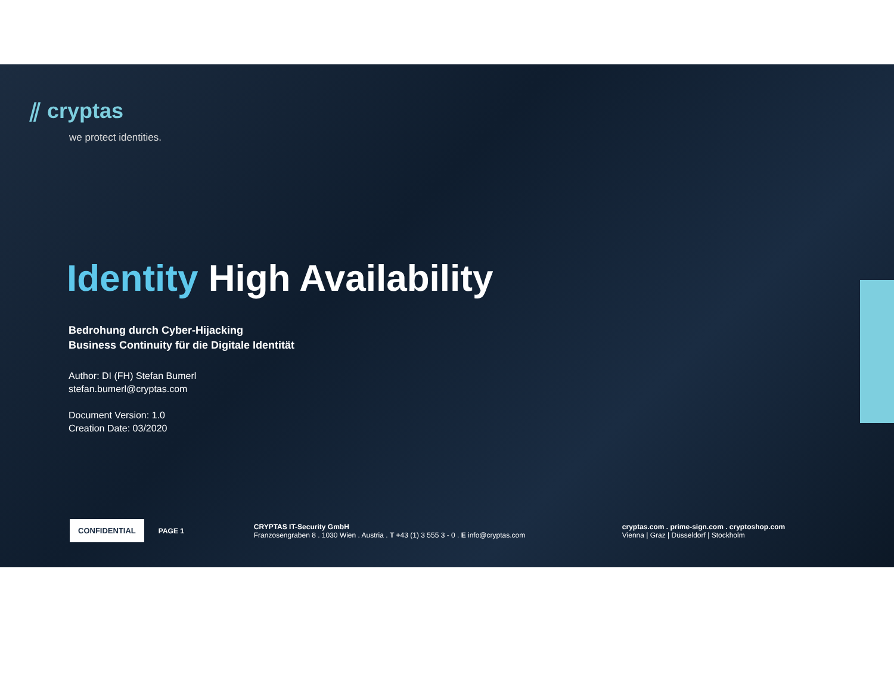⫽ cryptas
we protect identities.
Identity High Availability
Bedrohung durch Cyber-Hijacking
Business Continuity für die Digitale Identität
Author: DI (FH) Stefan Bumerl
stefan.bumerl@cryptas.com
Document Version: 1.0
Creation Date: 03/2020
CONFIDENTIAL
PAGE 1
CRYPTAS IT-Security GmbH
Franzosengraben 8 . 1030 Wien . Austria . T +43 (1) 3 555 3 - 0 . E info@cryptas.com
cryptas.com . prime-sign.com . cryptoshop.com
Vienna | Graz | Düsseldorf | Stockholm